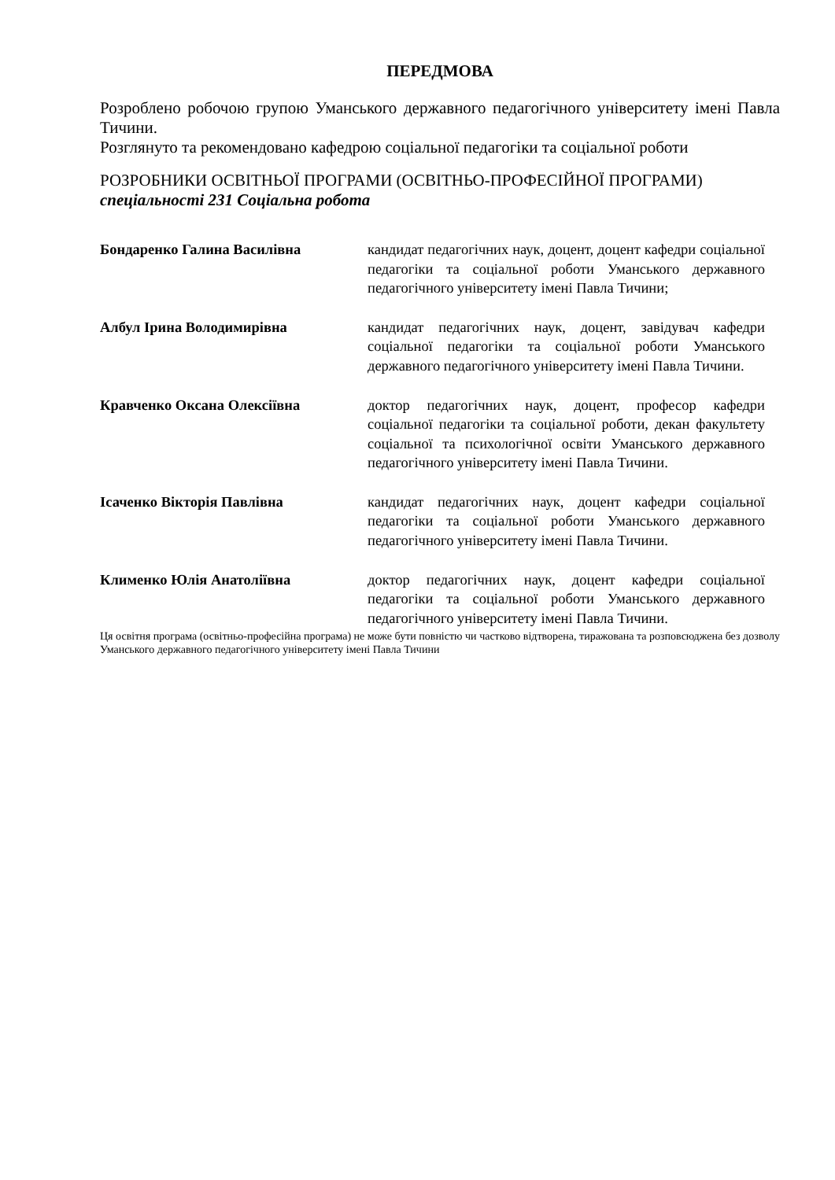ПЕРЕДМОВА
Розроблено робочою групою Уманського державного педагогічного університету імені Павла Тичини.
Розглянуто та рекомендовано кафедрою соціальної педагогіки та соціальної роботи
РОЗРОБНИКИ ОСВІТНЬОЇ ПРОГРАМИ (ОСВІТНЬО-ПРОФЕСІЙНОЇ ПРОГРАМИ)
спеціальності 231 Соціальна робота
| Бондаренко Галина Василівна | кандидат педагогічних наук, доцент, доцент кафедри соціальної педагогіки та соціальної роботи Уманського державного педагогічного університету імені Павла Тичини; |
| Албул Ірина Володимирівна | кандидат педагогічних наук, доцент, завідувач кафедри соціальної педагогіки та соціальної роботи Уманського державного педагогічного університету імені Павла Тичини. |
| Кравченко Оксана Олексіївна | доктор педагогічних наук, доцент, професор кафедри соціальної педагогіки та соціальної роботи, декан факультету соціальної та психологічної освіти Уманського державного педагогічного університету імені Павла Тичини. |
| Ісаченко Вікторія Павлівна | кандидат педагогічних наук, доцент кафедри соціальної педагогіки та соціальної роботи Уманського державного педагогічного університету імені Павла Тичини. |
| Клименко Юлія Анатоліївна | доктор педагогічних наук, доцент кафедри соціальної педагогіки та соціальної роботи Уманського державного педагогічного університету імені Павла Тичини. |
Ця освітня програма (освітньо-професійна програма) не може бути повністю чи частково відтворена, тиражована та розповсюджена без дозволу Уманського державного педагогічного університету імені Павла Тичини